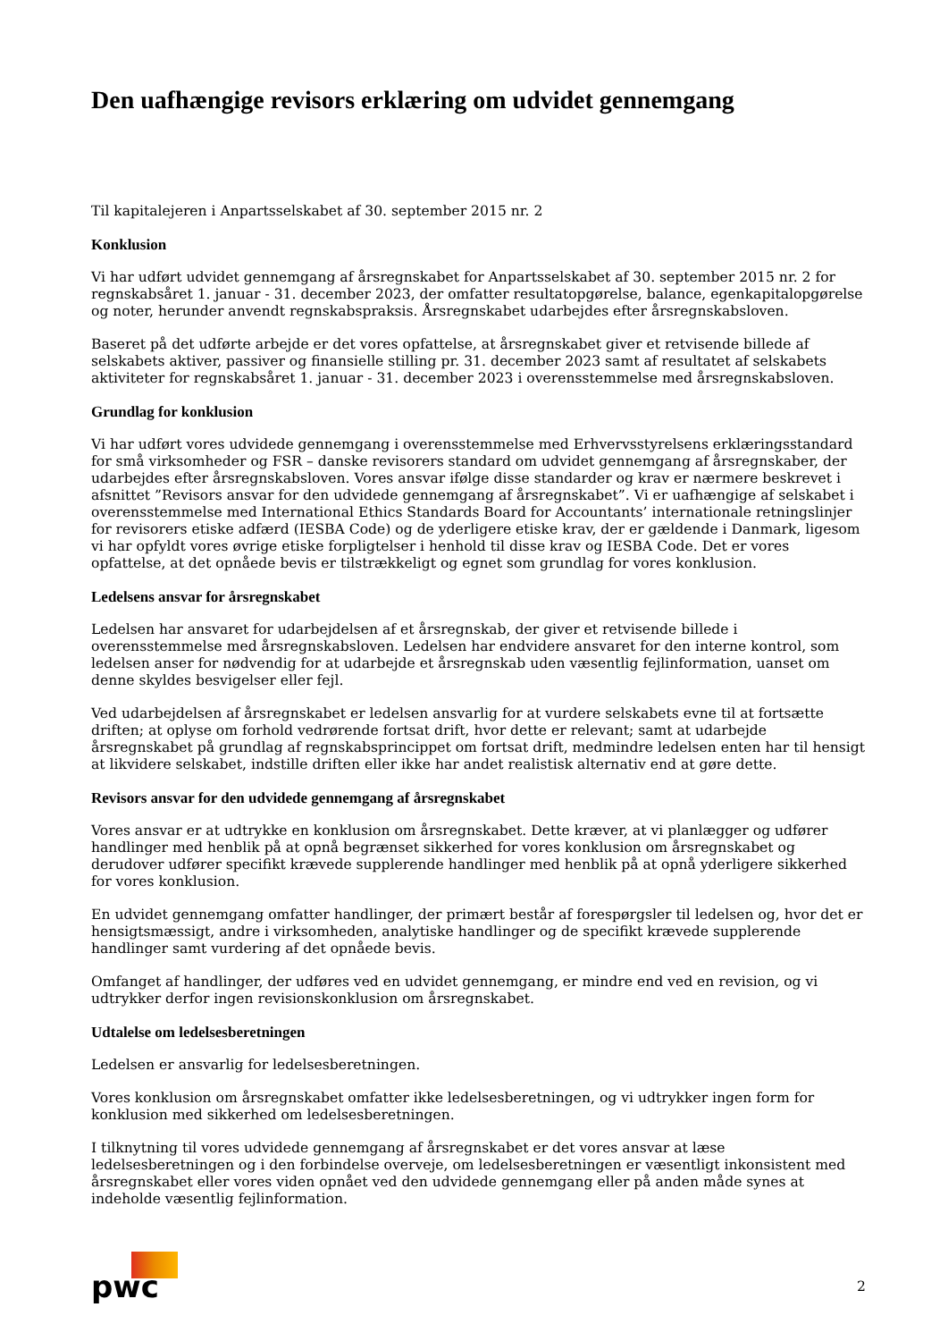Den uafhængige revisors erklæring om udvidet gennemgang
Til kapitalejeren i Anpartsselskabet af 30. september 2015 nr. 2
Konklusion
Vi har udført udvidet gennemgang af årsregnskabet for Anpartsselskabet af 30. september 2015 nr. 2 for regnskabsåret 1. januar - 31. december 2023, der omfatter resultatopgørelse, balance, egenkapitalopgørelse og noter, herunder anvendt regnskabspraksis. Årsregnskabet udarbejdes efter årsregnskabsloven.
Baseret på det udførte arbejde er det vores opfattelse, at årsregnskabet giver et retvisende billede af selskabets aktiver, passiver og finansielle stilling pr. 31. december 2023 samt af resultatet af selskabets aktiviteter for regnskabsåret 1. januar - 31. december 2023 i overensstemmelse med årsregnskabsloven.
Grundlag for konklusion
Vi har udført vores udvidede gennemgang i overensstemmelse med Erhvervsstyrelsens erklæringsstandard for små virksomheder og FSR – danske revisorers standard om udvidet gennemgang af årsregnskaber, der udarbejdes efter årsregnskabsloven. Vores ansvar ifølge disse standarder og krav er nærmere beskrevet i afsnittet ”Revisors ansvar for den udvidede gennemgang af årsregnskabet”. Vi er uafhængige af selskabet i overensstemmelse med International Ethics Standards Board for Accountants’ internationale retningslinjer for revisorers etiske adfærd (IESBA Code) og de yderligere etiske krav, der er gældende i Danmark, ligesom vi har opfyldt vores øvrige etiske forpligtelser i henhold til disse krav og IESBA Code. Det er vores opfattelse, at det opnåede bevis er tilstrækkeligt og egnet som grundlag for vores konklusion.
Ledelsens ansvar for årsregnskabet
Ledelsen har ansvaret for udarbejdelsen af et årsregnskab, der giver et retvisende billede i overensstemmelse med årsregnskabsloven. Ledelsen har endvidere ansvaret for den interne kontrol, som ledelsen anser for nødvendig for at udarbejde et årsregnskab uden væsentlig fejlinformation, uanset om denne skyldes besvigelser eller fejl.
Ved udarbejdelsen af årsregnskabet er ledelsen ansvarlig for at vurdere selskabets evne til at fortsætte driften; at oplyse om forhold vedrørende fortsat drift, hvor dette er relevant; samt at udarbejde årsregnskabet på grundlag af regnskabsprincippet om fortsat drift, medmindre ledelsen enten har til hensigt at likvidere selskabet, indstille driften eller ikke har andet realistisk alternativ end at gøre dette.
Revisors ansvar for den udvidede gennemgang af årsregnskabet
Vores ansvar er at udtrykke en konklusion om årsregnskabet. Dette kræver, at vi planlægger og udfører handlinger med henblik på at opnå begrænset sikkerhed for vores konklusion om årsregnskabet og derudover udfører specifikt krævede supplerende handlinger med henblik på at opnå yderligere sikkerhed for vores konklusion.
En udvidet gennemgang omfatter handlinger, der primært består af forespørgsler til ledelsen og, hvor det er hensigtsmæssigt, andre i virksomheden, analytiske handlinger og de specifikt krævede supplerende handlinger samt vurdering af det opnåede bevis.
Omfanget af handlinger, der udføres ved en udvidet gennemgang, er mindre end ved en revision, og vi udtrykker derfor ingen revisionskonklusion om årsregnskabet.
Udtalelse om ledelsesberetningen
Ledelsen er ansvarlig for ledelsesberetningen.
Vores konklusion om årsregnskabet omfatter ikke ledelsesberetningen, og vi udtrykker ingen form for konklusion med sikkerhed om ledelsesberetningen.
I tilknytning til vores udvidede gennemgang af årsregnskabet er det vores ansvar at læse ledelsesberetningen og i den forbindelse overveje, om ledelsesberetningen er væsentligt inkonsistent med årsregnskabet eller vores viden opnået ved den udvidede gennemgang eller på anden måde synes at indeholde væsentlig fejlinformation.
pwc
2